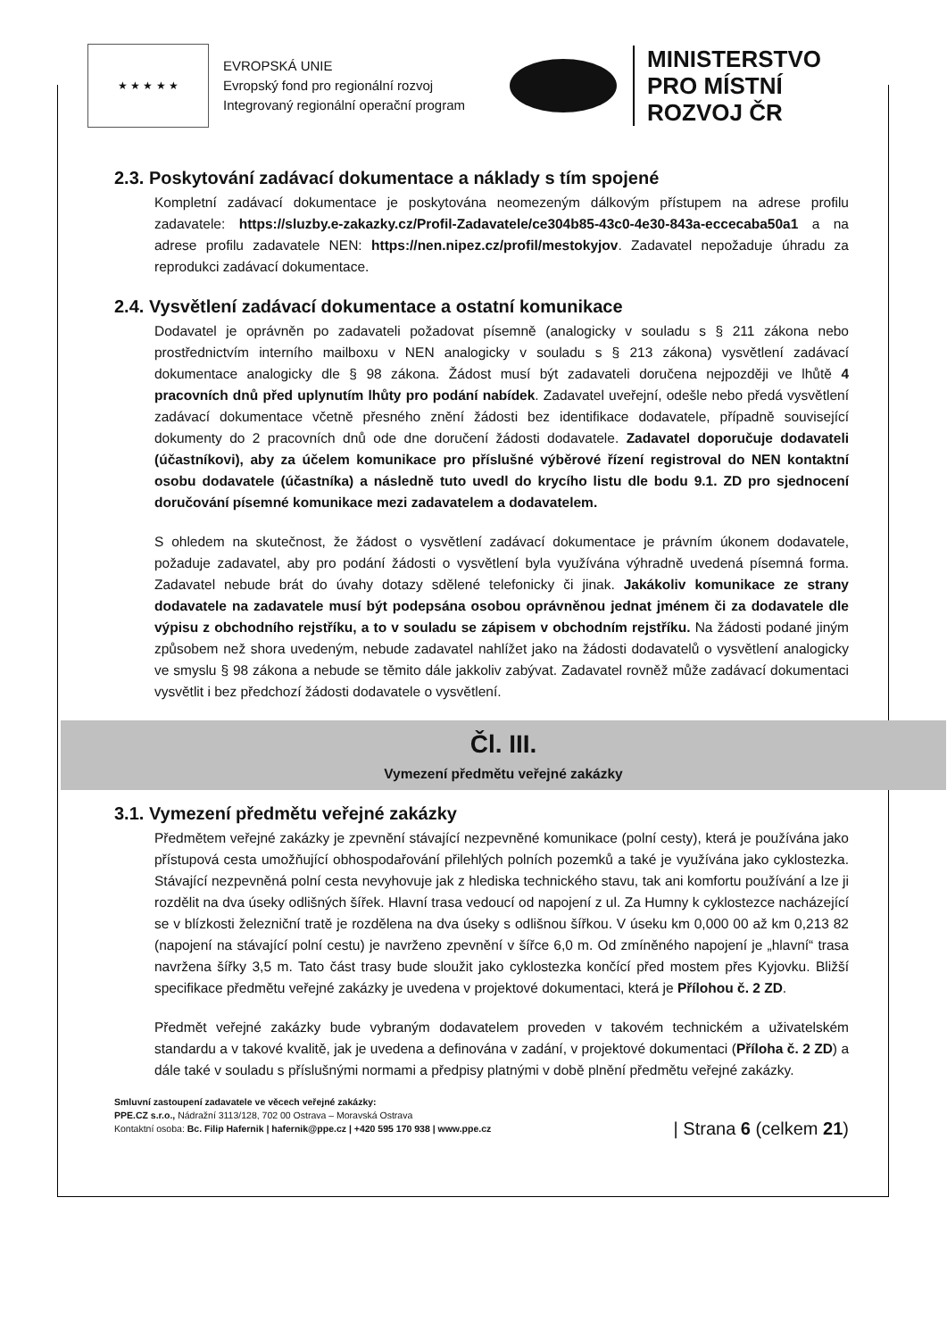★ ★ ★ ★ ★
EVROPSKÁ UNIE
Evropský fond pro regionální rozvoj
Integrovaný regionální operační program
MINISTERSTVO
PRO MÍSTNÍ
ROZVOJ ČR
2.3. Poskytování zadávací dokumentace a náklady s tím spojené
Kompletní zadávací dokumentace je poskytována neomezeným dálkovým přístupem na adrese profilu zadavatele: https://sluzby.e-zakazky.cz/Profil-Zadavatele/ce304b85-43c0-4e30-843a-eccecaba50a1 a na adrese profilu zadavatele NEN: https://nen.nipez.cz/profil/mestokyjov. Zadavatel nepožaduje úhradu za reprodukci zadávací dokumentace.
2.4. Vysvětlení zadávací dokumentace a ostatní komunikace
Dodavatel je oprávněn po zadavateli požadovat písemně (analogicky v souladu s § 211 zákona nebo prostřednictvím interního mailboxu v NEN analogicky v souladu s § 213 zákona) vysvětlení zadávací dokumentace analogicky dle § 98 zákona. Žádost musí být zadavateli doručena nejpozději ve lhůtě 4 pracovních dnů před uplynutím lhůty pro podání nabídek. Zadavatel uveřejní, odešle nebo předá vysvětlení zadávací dokumentace včetně přesného znění žádosti bez identifikace dodavatele, případně související dokumenty do 2 pracovních dnů ode dne doručení žádosti dodavatele. Zadavatel doporučuje dodavateli (účastníkovi), aby za účelem komunikace pro příslušné výběrové řízení registroval do NEN kontaktní osobu dodavatele (účastníka) a následně tuto uvedl do krycího listu dle bodu 9.1. ZD pro sjednocení doručování písemné komunikace mezi zadavatelem a dodavatelem.
S ohledem na skutečnost, že žádost o vysvětlení zadávací dokumentace je právním úkonem dodavatele, požaduje zadavatel, aby pro podání žádosti o vysvětlení byla využívána výhradně uvedená písemná forma. Zadavatel nebude brát do úvahy dotazy sdělené telefonicky či jinak. Jakákoliv komunikace ze strany dodavatele na zadavatele musí být podepsána osobou oprávněnou jednat jménem či za dodavatele dle výpisu z obchodního rejstříku, a to v souladu se zápisem v obchodním rejstříku. Na žádosti podané jiným způsobem než shora uvedeným, nebude zadavatel nahlížet jako na žádosti dodavatelů o vysvětlení analogicky ve smyslu § 98 zákona a nebude se těmito dále jakkoliv zabývat. Zadavatel rovněž může zadávací dokumentaci vysvětlit i bez předchozí žádosti dodavatele o vysvětlení.
Čl. III.
Vymezení předmětu veřejné zakázky
3.1. Vymezení předmětu veřejné zakázky
Předmětem veřejné zakázky je zpevnění stávající nezpevněné komunikace (polní cesty), která je používána jako přístupová cesta umožňující obhospodařování přilehlých polních pozemků a také je využívána jako cyklostezka. Stávající nezpevněná polní cesta nevyhovuje jak z hlediska technického stavu, tak ani komfortu používání a lze ji rozdělit na dva úseky odlišných šířek. Hlavní trasa vedoucí od napojení z ul. Za Humny k cyklostezce nacházející se v blízkosti železniční tratě je rozdělena na dva úseky s odlišnou šířkou. V úseku km 0,000 00 až km 0,213 82 (napojení na stávající polní cestu) je navrženo zpevnění v šířce 6,0 m. Od zmíněného napojení je „hlavní“ trasa navržena šířky 3,5 m. Tato část trasy bude sloužit jako cyklostezka končící před mostem přes Kyjovku. Bližší specifikace předmětu veřejné zakázky je uvedena v projektové dokumentaci, která je Přílohou č. 2 ZD.
Předmět veřejné zakázky bude vybraným dodavatelem proveden v takovém technickém a uživatelském standardu a v takové kvalitě, jak je uvedena a definována v zadání, v projektové dokumentaci (Příloha č. 2 ZD) a dále také v souladu s příslušnými normami a předpisy platnými v době plnění předmětu veřejné zakázky.
Smluvní zastoupení zadavatele ve věcech veřejné zakázky:
PPE.CZ s.r.o., Nádražní 3113/128, 702 00 Ostrava – Moravská Ostrava
Kontaktní osoba: Bc. Filip Hafernik | hafernik@ppe.cz | +420 595 170 938 | www.ppe.cz
| Strana 6 (celkem 21)